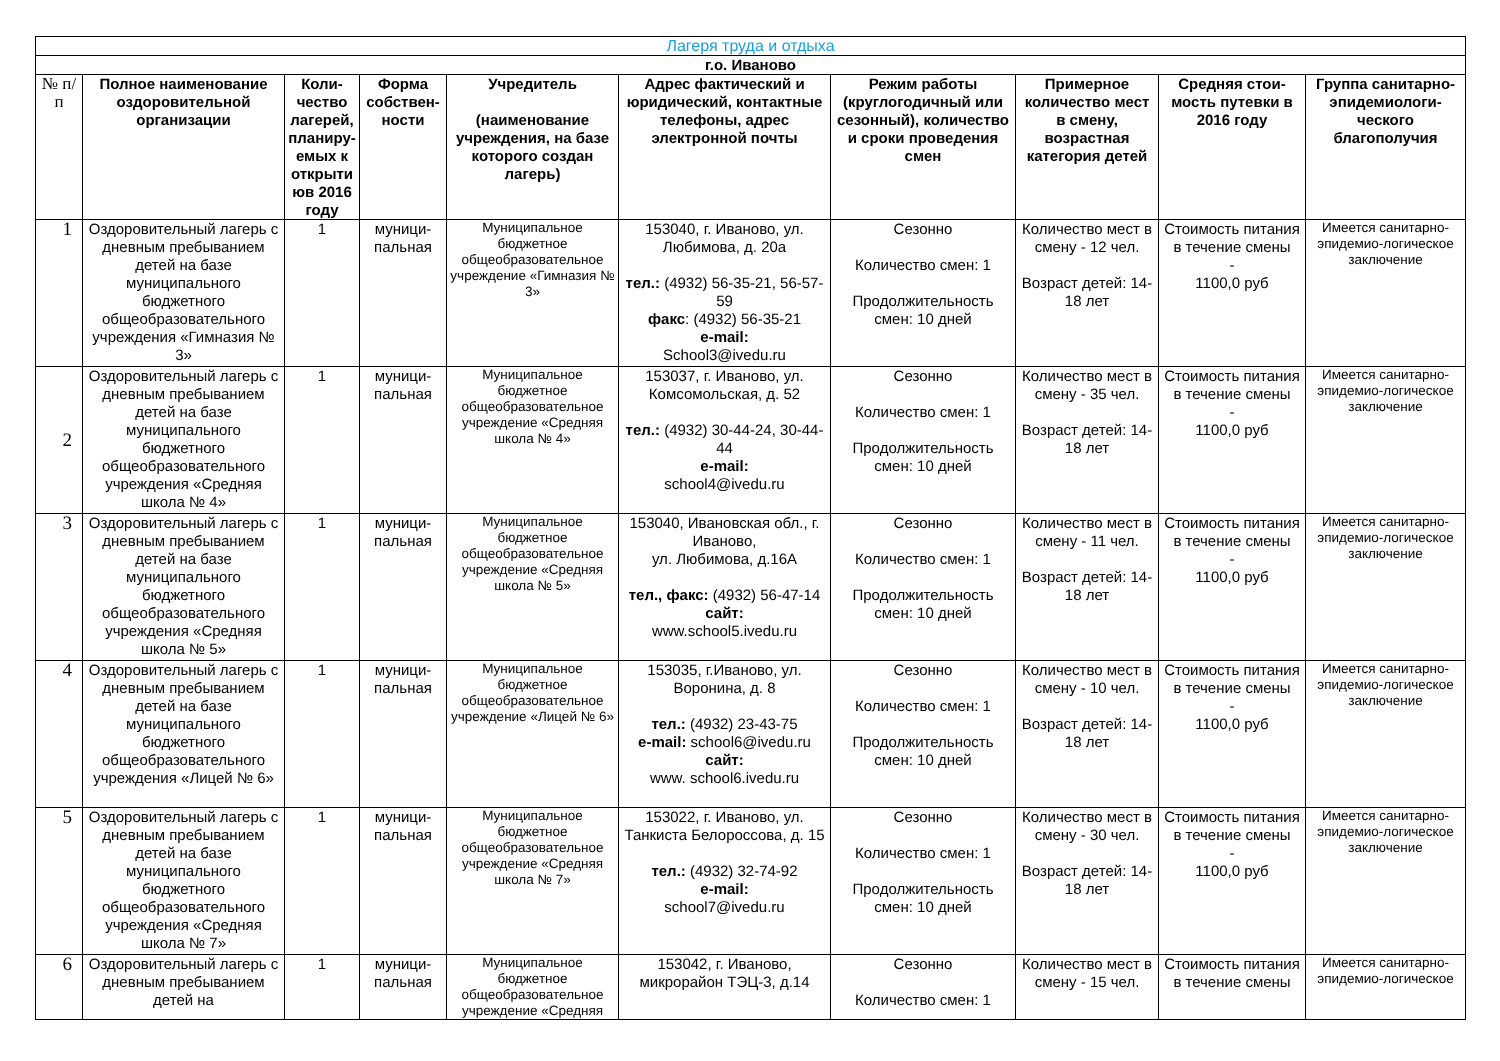| Лагеря труда и отдыха | | | | | | | | | |
| --- | --- | --- | --- | --- | --- | --- | --- | --- | --- |
| г.о. Иваново | | | | | | | | | |
| № п/п | Полное наименование оздоровительной организации | Коли-чество лагерей, планиру-емых к открыти юв 2016 году | Форма собствен-ности | Учредитель (наименование учреждения, на базе которого создан лагерь) | Адрес фактический и юридический, контактные телефоны, адрес электронной почты | Режим работы (круглогодичный или сезонный), количество и сроки проведения смен | Примерное количество мест в смену, возрастная категория детей | Средняя стои-мость путевки в 2016 году | Группа санитарно-эпидемиологи-ческого благополучия |
| 1 | Оздоровительный лагерь с дневным пребыванием детей на базе муниципального бюджетного общеобразовательного учреждения «Гимназия № 3» | 1 | муници-пальная | Муниципальное бюджетное общеобразовательное учреждение «Гимназия № 3» | 153040, г. Иваново, ул. Любимова, д. 20а тел.: (4932) 56-35-21, 56-57-59 факс : (4932) 56-35-21 e-mail: School3@ivedu.ru | Сезонно Количество смен: 1 Продолжительность смен: 10 дней | Количество мест в смену - 12 чел. Возраст детей: 14-18 лет | Стоимость питания в течение смены - 1100,0 руб | Имеется санитарно-эпидемио-логическое заключение |
| 2 | Оздоровительный лагерь с дневным пребыванием детей на базе муниципального бюджетного общеобразовательного учреждения «Средняя школа № 4» | 1 | муници-пальная | Муниципальное бюджетное общеобразовательное учреждение «Средняя школа № 4» | 153037, г. Иваново, ул. Комсомольская, д. 52 тел.: (4932) 30-44-24, 30-44-44 e-mail: school4@ivedu.ru | Сезонно Количество смен: 1 Продолжительность смен: 10 дней | Количество мест в смену - 35 чел. Возраст детей: 14-18 лет | Стоимость питания в течение смены - 1100,0 руб | Имеется санитарно-эпидемио-логическое заключение |
| 3 | Оздоровительный лагерь с дневным пребыванием детей на базе муниципального бюджетного общеобразовательного учреждения «Средняя школа № 5» | 1 | муници-пальная | Муниципальное бюджетное общеобразовательное учреждение «Средняя школа № 5» | 153040, Ивановская обл., г. Иваново, ул. Любимова, д.16А тел., факс: (4932) 56-47-14 сайт: www.school5.ivedu.ru | Сезонно Количество смен: 1 Продолжительность смен: 10 дней | Количество мест в смену - 11 чел. Возраст детей: 14-18 лет | Стоимость питания в течение смены - 1100,0 руб | Имеется санитарно-эпидемио-логическое заключение |
| 4 | Оздоровительный лагерь с дневным пребыванием детей на базе муниципального бюджетного общеобразовательного учреждения «Лицей № 6» | 1 | муници-пальная | Муниципальное бюджетное общеобразовательное учреждение «Лицей № 6» | 153035, г.Иваново, ул. Воронина, д. 8 тел.: (4932) 23-43-75 e-mail: school6@ivedu.ru сайт: www. school6.ivedu.ru | Сезонно Количество смен: 1 Продолжительность смен: 10 дней | Количество мест в смену - 10 чел. Возраст детей: 14-18 лет | Стоимость питания в течение смены - 1100,0 руб | Имеется санитарно-эпидемио-логическое заключение |
| 5 | Оздоровительный лагерь с дневным пребыванием детей на базе муниципального бюджетного общеобразовательного учреждения «Средняя школа № 7» | 1 | муници-пальная | Муниципальное бюджетное общеобразовательное учреждение «Средняя школа № 7» | 153022, г. Иваново, ул. Танкиста Белороссова, д. 15 тел.: (4932) 32-74-92 e-mail: school7@ivedu.ru | Сезонно Количество смен: 1 Продолжительность смен: 10 дней | Количество мест в смену - 30 чел. Возраст детей: 14-18 лет | Стоимость питания в течение смены - 1100,0 руб | Имеется санитарно-эпидемио-логическое заключение |
| 6 | Оздоровительный лагерь с дневным пребыванием детей на | 1 | муници-пальная | Муниципальное бюджетное общеобразовательное учреждение «Средняя | 153042, г. Иваново, микрорайон ТЭЦ-3, д.14 | Сезонно Количество смен: 1 | Количество мест в смену - 15 чел. | Стоимость питания в течение смены | Имеется санитарно-эпидемио-логическое |